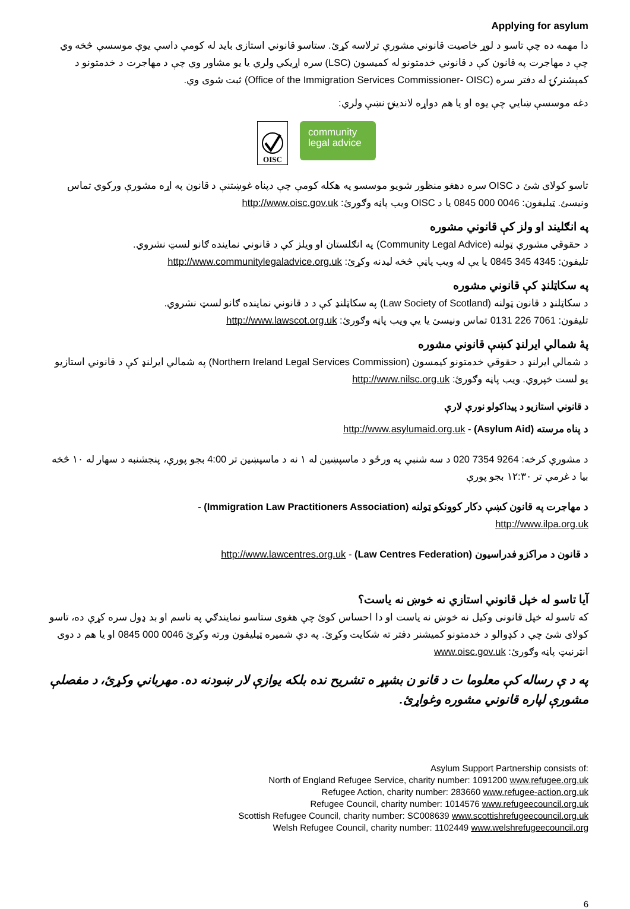Applying for asylum
دا مهمه ده چې تاسو د لوړ خاصيت قانوني مشورې ترلاسه کړئ. ستاسو قانوني استازی بايد له کومې داسې يوې موسسې څخه وي چې د مهاجرت په قانون کې د قانوني خدمتونو له کميسون (LSC) سره اړيکي ولري يا يو مشاور وي چې د مهاجرت د خدمتونو د کمېشنرۍ له دفتر سره (Office of the Immigration Services Commissioner- OISC) ثبت شوی وي.
دغه موسسې ښايي چې يوه او يا هم دواړه لاندينۍ نښې ولري:
OISC
community
legal advice
تاسو کولای شئ د OISC سره دهغو منظور شويو موسسو په هکله کومې چې دپناه غوښتنې د قانون په اړه مشورې ورکوي تماس ونيسئ. ټيليفون: 0046 000 0845 يا د OISC ويب پاڼه وګورئ: http://www.oisc.gov.uk
په انګليند او ولز کې قانوني مشوره
د حقوقي مشورې ټولنه (Community Legal Advice) په انګلستان او ويلز کې د قانوني نماينده ګانو لسټ نشروي.
تليفون: 4345 345 0845 يا يې له ويب پاڼې څخه ليدنه وکړئ: http://www.communitylegaladvice.org.uk
په سکاټلنډ کې قانوني مشوره
د سکاټلنډ د قانون ټولنه (Law Society of Scotland) په سکاټلنډ کې د د قانوني نماينده ګانو لسټ نشروي.
تليفون: 7061 226 0131 تماس ونيسئ يا يې ويب پاڼه وګورئ: http://www.lawscot.org.uk
پۀ شمالي ايرلنډ کښې قانوني مشوره
د شمالي ايرلنډ د حقوقي خدمتونو کيمسون (Northern Ireland Legal Services Commission) په شمالي ايرلنډ کې د قانوني استازيو يو لست خپروي. ويب پاڼه وګورئ: http://www.nilsc.org.uk
د قانوني استازيو د پيداکولو نورې لارې
د پناه مرسته (Asylum Aid) - http://www.asylumaid.org.uk
د مشورې کرخه: 9264 7354 020 د سه شنبې په ورځو د ماسپښين له ۱ نه د ماسپښين تر 4:00 بجو پورې، پنجشنبه د سهار له ۱۰ څخه بيا د غرمې تر ۱۲:۳۰ بجو پورې
د مهاجرت په قانون کښې دکار کوونکو ټولنه (Immigration Law Practitioners Association) -
http://www.ilpa.org.uk
د قانون د مراکزو فدراسيون (Law Centres Federation) - http://www.lawcentres.org.uk
آيا تاسو له خپل قانوني استازي نه خوښ نه ياست؟
که تاسو له خپل قانونی وکيل نه خوښ نه ياست او دا احساس کوئ چې هغوی ستاسو نمايندګي په ناسم او بد ډول سره کړې ده، تاسو کولای شئ چې د کډوالو د خدمتونو کميشنر دفتر ته شکايت وکړئ. په دې شميره ټيليفون ورته وکړئ 0046 000 0845 او يا هم د دوی انټرنيټ پاڼه وګورئ: www.oisc.gov.uk
په د ې رساله کې معلوما ت د قانو ن بشپړ ه تشريح نده بلکه يوازې لار ښودنه ده. مهرباني وکړئ، د مفصلې مشورې لپاره قانوني مشوره وغواړئ.
Asylum Support Partnership consists of:
North of England Refugee Service, charity number: 1091200 www.refugee.org.uk
Refugee Action, charity number: 283660 www.refugee-action.org.uk
Refugee Council, charity number: 1014576 www.refugeecouncil.org.uk
Scottish Refugee Council, charity number: SC008639 www.scottishrefugeecouncil.org.uk
Welsh Refugee Council, charity number: 1102449 www.welshrefugeecouncil.org
6